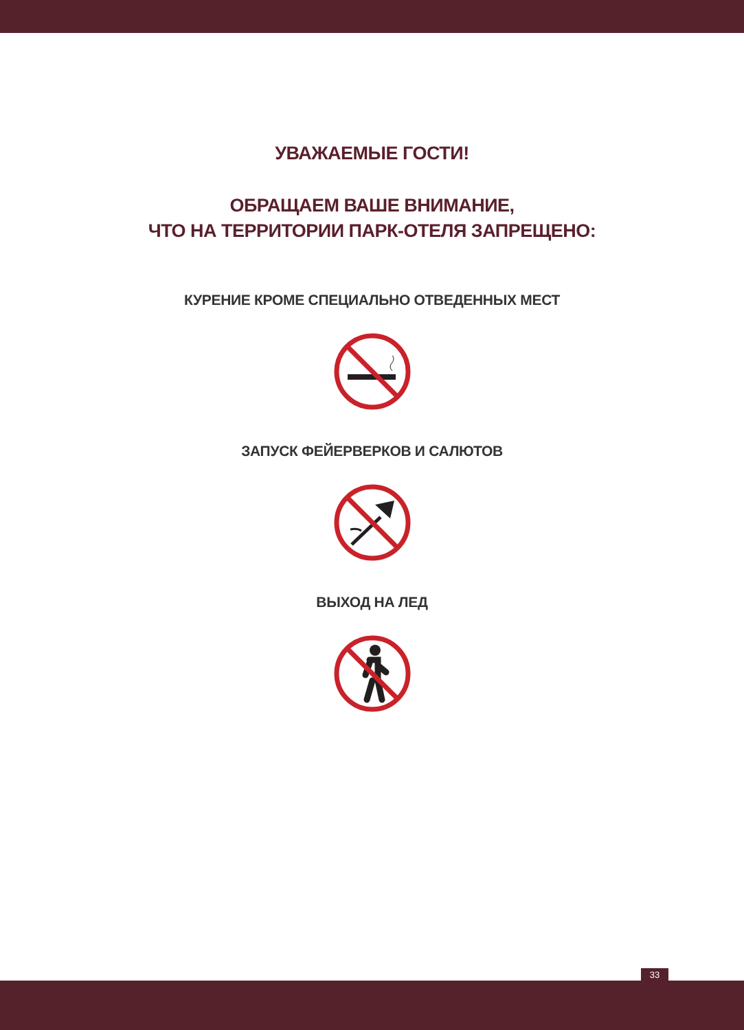УВАЖАЕМЫЕ ГОСТИ!
ОБРАЩАЕМ ВАШЕ ВНИМАНИЕ,
ЧТО НА ТЕРРИТОРИИ ПАРК-ОТЕЛЯ ЗАПРЕЩЕНО:
КУРЕНИЕ КРОМЕ СПЕЦИАЛЬНО ОТВЕДЕННЫХ МЕСТ
ЗАПУСК ФЕЙЕРВЕРКОВ И САЛЮТОВ
ВЫХОД НА ЛЕД
33